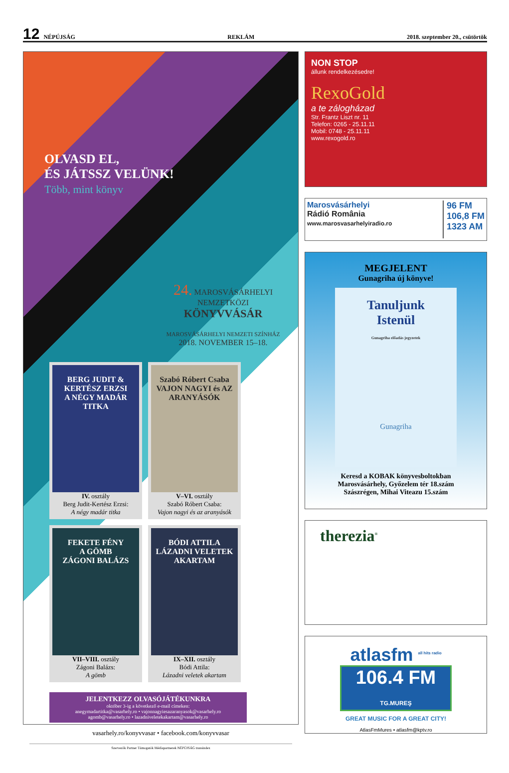12 NÉPÚJSÁG REKLÁM 2018. szeptember 20., csütörtök
OLVASD EL,
ÉS JÁTSSZ VELÜNK!
Több, mint könyv
24. MAROSVÁSÁRHELYI NEMZETKÖZI
KÖNYVVÁSÁR
MAROSVÁSÁRHELYI NEMZETI SZÍNHÁZ
2018. NOVEMBER 15–18.
BERG JUDIT & KERTÉSZ ERZSI
A NÉGY MADÁR TITKA
IV. osztály
Berg Judit-Kertész Erzsi:
A négy madár titka
Szabó Róbert Csaba
VAJON NAGYI és AZ ARANYÁSÓK
V–VI. osztály
Szabó Róbert Csaba:
Vajon nagyi és az aranyásók
FEKETE FÉNY
A GÖMB
ZÁGONI BALÁZS
VII–VIII. osztály
Zágoni Balázs:
A gömb
BÓDI ATTILA
LÁZADNI VELETEK AKARTAM
IX–XII. osztály
Bódi Attila:
Lázadni veletek akartam
JELENTKEZZ OLVASÓJÁTÉKUNKRA
október 3-ig a következő e-mail címeken:
anegymadartitka@vasarhely.ro • vajonnagyiesazaranyasok@vasarhely.ro
agomb@vasarhely.ro • lazadniveletekakartam@vasarhely.ro
vasarhely.ro/konyvvasar • facebook.com/konyvvasar
Szervezők Partner Támogatók Médiapartnerek NÉPÚJSÁG transindex
NON STOP
állunk rendelkezésedre!
RexoGold
a te zálogházad
Str. Frantz Liszt nr. 11
Telefon: 0265 - 25.11.11
Mobil: 0748 - 25.11.11
www.rexogold.ro
Marosvásárhelyi
Rádió România
www.marosvasarhelyiradio.ro
96 FM
106,8 FM
1323 AM
MEGJELENT
Gunagriha új könyve!
Tanuljunk
Istenül
Gunagriha előadás jegyzetek
Gunagriha
Keresd a KOBAK könyvesboltokban
Marosvásárhely, Győzelem tér 18.szám
Szászrégen, Mihai Viteazu 15.szám
therezia<sup>®</sup>
atlasfm <sup>all hits radio</sup>
106.4 FM
TG.MUREŞ
GREAT MUSIC FOR A GREAT CITY!
AtlasFmMures • atlasfm@kptv.ro